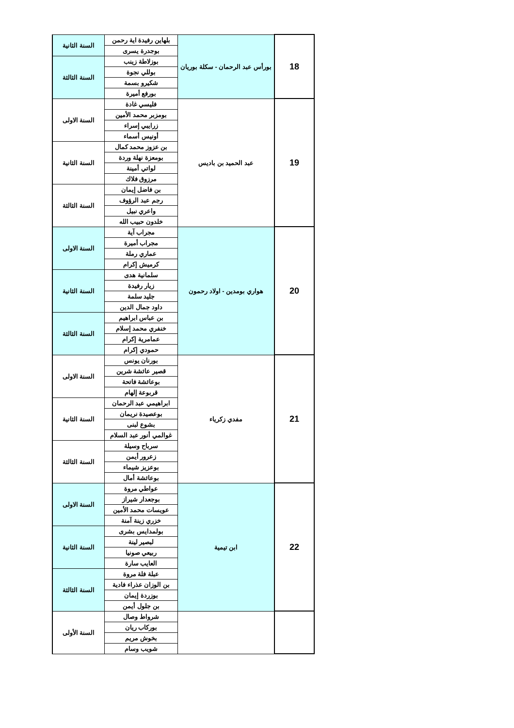| 18 | بورأس عبد الرحمان - سكلة بوريان | بلهاين رفيدة اية رحمن | السنة الثانية |
| | | بوجدرة يسرى | |
| | | بوزلاطة زينب | السنة الثالثة |
| | | بوللي نجوة | |
| | | شكيرو بسمة | |
| | | بورفع أميرة | |
| 19 | عبد الحميد بن باديس | فليسي غادة | السنة الاولى |
| | | بومزبر محمد الأمين | |
| | | زرايبي إسراء | |
| | | أونيس أسماء | |
| | | بن عزوز محمد كمال | السنة الثانية |
| | | بومعزة نهلة وردة | |
| | | لواتي أمينة | |
| | | مرزوق فلاك | |
| | | بن فاضل إيمان | السنة الثالثة |
| | | رجم عبد الرؤوف | |
| | | واعري نبيل | |
| | | خلدون حبيب الله | |
| 20 | هواري بومدين - اولاد رحمون | مجراب آية | السنة الاولى |
| | | مجراب أميرة | |
| | | عماري رملة | |
| | | كرميش إكرام | |
| | | سلمانية هدى | السنة الثانية |
| | | زيار رفيدة | |
| | | جليد سلمة | |
| | | داود جمال الدين | |
| | | بن عباس ابراهيم | السنة الثالثة |
| | | خنفري محمد إسلام | |
| | | عمامرية إكرام | |
| | | حمودي إكرام | |
| 21 | مفدي زكرياء | بورنان يونس | السنة الاولى |
| | | قصير عائشة شرين | |
| | | بوعائشة فاتحة | |
| | | قربوعة إلهام | |
| | | ابراهيمي عبد الرحمان | السنة الثانية |
| | | بوعصيدة نريمان | |
| | | بشوع لبنى | |
| | | غوالمي أنور عبد السلام | |
| | | سرباح وسيلة | السنة الثالثة |
| | | زعرور أيمن | |
| | | بوعزيز شيماء | |
| | | بوعائشة أمال | |
| 22 | ابن تيمية | عواطي مروة | السنة الاولى |
| | | بوجعدار شيراز | |
| | | عويسات محمد الأمين | |
| | | خزري زينة آمنة | |
| | | بولمدايس بشرى | السنة الثانية |
| | | لبصير لينة | |
| | | ربيعي صونيا | |
| | | العايب سارة | |
| | | عبلة فلة مروة | السنة الثالثة |
| | | بن الوزان عذراء فادية | |
| | | بوزردة إيمان | |
| | | بن جلول أيمن | |
| | | شرواط وصال | السنة الأولى |
| | | بوركاب ريان | |
| | | بخوش مريم | |
| | | شويب وسام | |